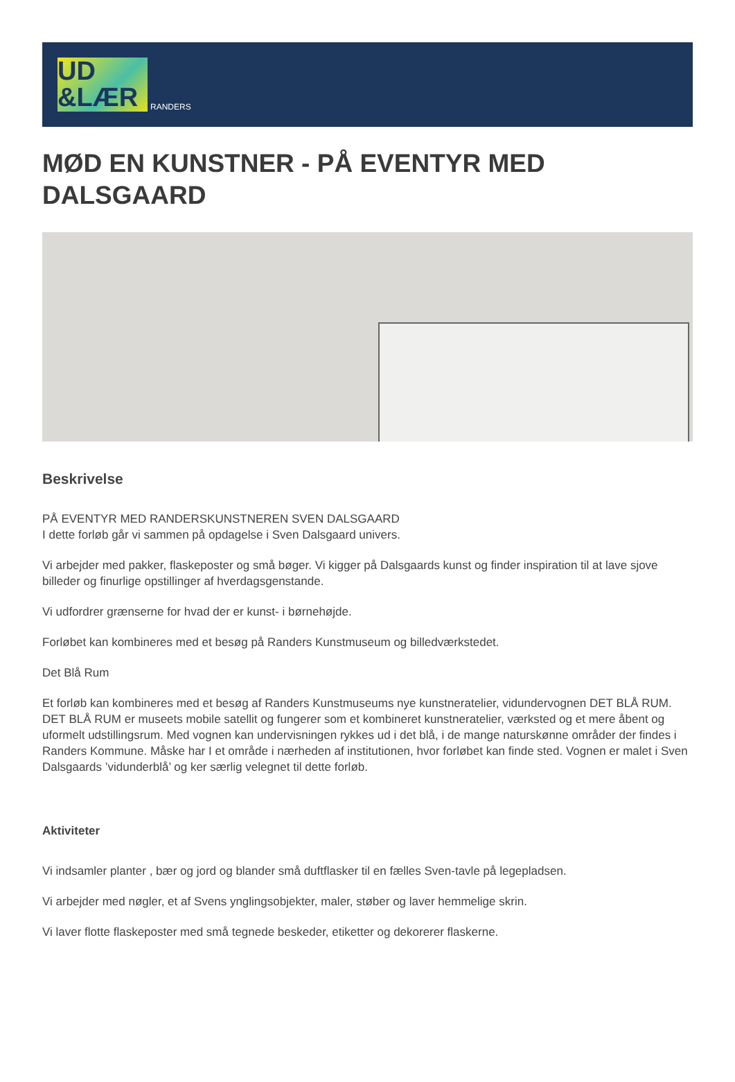UD
&LÆR
RANDERS
MØD EN KUNSTNER - PÅ EVENTYR MED DALSGAARD
Beskrivelse
PÅ EVENTYR MED RANDERSKUNSTNEREN SVEN DALSGAARD
I dette forløb går vi sammen på opdagelse i Sven Dalsgaard univers.
Vi arbejder med pakker, flaskeposter og små bøger. Vi kigger på Dalsgaards kunst og finder inspiration til at lave sjove billeder og finurlige opstillinger af hverdagsgenstande.
Vi udfordrer grænserne for hvad der er kunst- i børnehøjde.
Forløbet kan kombineres med et besøg på Randers Kunstmuseum og billedværkstedet.
Det Blå Rum
Et forløb kan kombineres med et besøg af Randers Kunstmuseums nye kunstneratelier, vidundervognen DET BLÅ RUM. DET BLÅ RUM er museets mobile satellit og fungerer som et kombineret kunstneratelier, værksted og et mere åbent og uformelt udstillingsrum. Med vognen kan undervisningen rykkes ud i det blå, i de mange naturskønne områder der findes i Randers Kommune. Måske har I et område i nærheden af institutionen, hvor forløbet kan finde sted. Vognen er malet i Sven Dalsgaards ’vidunderblå’ og ker særlig velegnet til dette forløb.
Aktiviteter
Vi indsamler planter , bær og jord og blander små duftflasker til en fælles Sven-tavle på legepladsen.
Vi arbejder med nøgler, et af Svens ynglingsobjekter, maler, støber og laver hemmelige skrin.
Vi laver flotte flaskeposter med små tegnede beskeder, etiketter og dekorerer flaskerne.